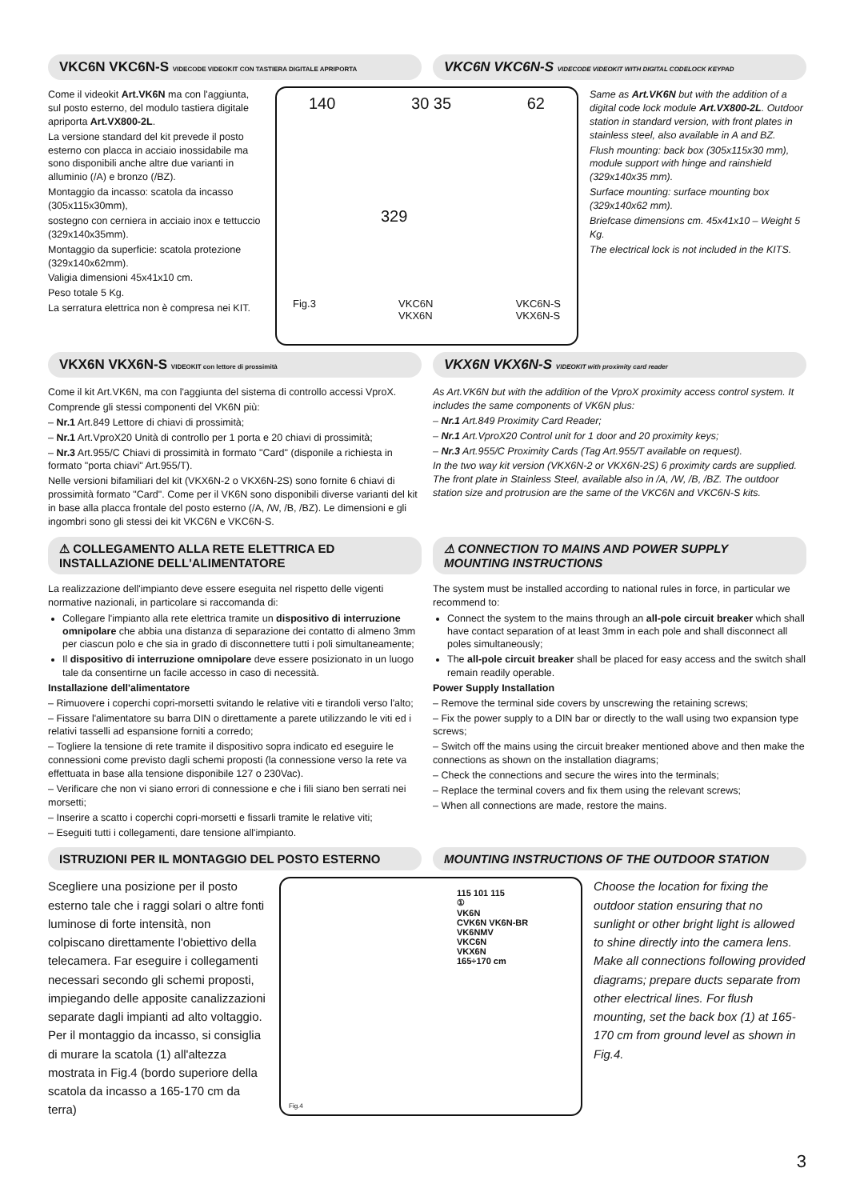VKC6N VKC6N-S VIDECODE VIDEOKIT CON TASTIERA DIGITALE APRIPORTA
VKC6N VKC6N-S VIDECODE VIDEOKIT WITH DIGITAL CODELOCK KEYPAD
Come il videokit Art.VK6N ma con l'aggiunta, sul posto esterno, del modulo tastiera digitale apriporta Art.VX800-2L.
La versione standard del kit prevede il posto esterno con placca in acciaio inossidabile ma sono disponibili anche altre due varianti in alluminio (/A) e bronzo (/BZ).
Montaggio da incasso: scatola da incasso (305x115x30mm),
sostegno con cerniera in acciaio inox e tettuccio (329x140x35mm).
Montaggio da superficie: scatola protezione (329x140x62mm).
Valigia dimensioni 45x41x10 cm.
Peso totale 5 Kg.
La serratura elettrica non è compresa nei KIT.
140 30 35 62
329
Fig.3 VKC6N
VKX6N VKC6N-S
VKX6N-S
Same as Art.VK6N but with the addition of a digital code lock module Art.VX800-2L. Outdoor station in standard version, with front plates in stainless steel, also available in A and BZ.
Flush mounting: back box (305x115x30 mm), module support with hinge and rainshield (329x140x35 mm).
Surface mounting: surface mounting box (329x140x62 mm).
Briefcase dimensions cm. 45x41x10 – Weight 5 Kg.
The electrical lock is not included in the KITS.
VKX6N VKX6N-S VIDEOKIT con lettore di prossimità
VKX6N VKX6N-S VIDEOKIT with proximity card reader
Come il kit Art.VK6N, ma con l'aggiunta del sistema di controllo accessi VproX.
Comprende gli stessi componenti del VK6N più:
– Nr.1 Art.849 Lettore di chiavi di prossimità;
– Nr.1 Art.VproX20 Unità di controllo per 1 porta e 20 chiavi di prossimità;
– Nr.3 Art.955/C Chiavi di prossimità in formato "Card" (disponile a richiesta in formato "porta chiavi" Art.955/T).
Nelle versioni bifamiliari del kit (VKX6N-2 o VKX6N-2S) sono fornite 6 chiavi di prossimità formato "Card". Come per il VK6N sono disponibili diverse varianti del kit in base alla placca frontale del posto esterno (/A, /W, /B, /BZ). Le dimensioni e gli ingombri sono gli stessi dei kit VKC6N e VKC6N-S.
As Art.VK6N but with the addition of the VproX proximity access control system. It includes the same components of VK6N plus:
– Nr.1 Art.849 Proximity Card Reader;
– Nr.1 Art.VproX20 Control unit for 1 door and 20 proximity keys;
– Nr.3 Art.955/C Proximity Cards (Tag Art.955/T available on request).
In the two way kit version (VKX6N-2 or VKX6N-2S) 6 proximity cards are supplied. The front plate in Stainless Steel, available also in /A, /W, /B, /BZ. The outdoor station size and protrusion are the same of the VKC6N and VKC6N-S kits.
⚠ COLLEGAMENTO ALLA RETE ELETTRICA ED INSTALLAZIONE DELL'ALIMENTATORE
⚠ CONNECTION TO MAINS AND POWER SUPPLY MOUNTING INSTRUCTIONS
La realizzazione dell'impianto deve essere eseguita nel rispetto delle vigenti normative nazionali, in particolare si raccomanda di:
Collegare l'impianto alla rete elettrica tramite un dispositivo di interruzione omnipolare che abbia una distanza di separazione dei contatto di almeno 3mm per ciascun polo e che sia in grado di disconnettere tutti i poli simultaneamente;
Il dispositivo di interruzione omnipolare deve essere posizionato in un luogo tale da consentirne un facile accesso in caso di necessità.
Installazione dell'alimentatore
– Rimuovere i coperchi copri-morsetti svitando le relative viti e tirandoli verso l'alto;
– Fissare l'alimentatore su barra DIN o direttamente a parete utilizzando le viti ed i relativi tasselli ad espansione forniti a corredo;
– Togliere la tensione di rete tramite il dispositivo sopra indicato ed eseguire le connessioni come previsto dagli schemi proposti (la connessione verso la rete va effettuata in base alla tensione disponibile 127 o 230Vac).
– Verificare che non vi siano errori di connessione e che i fili siano ben serrati nei morsetti;
– Inserire a scatto i coperchi copri-morsetti e fissarli tramite le relative viti;
– Eseguiti tutti i collegamenti, dare tensione all'impianto.
The system must be installed according to national rules in force, in particular we recommend to:
Connect the system to the mains through an all-pole circuit breaker which shall have contact separation of at least 3mm in each pole and shall disconnect all poles simultaneously;
The all-pole circuit breaker shall be placed for easy access and the switch shall remain readily operable.
Power Supply Installation
– Remove the terminal side covers by unscrewing the retaining screws;
– Fix the power supply to a DIN bar or directly to the wall using two expansion type screws;
– Switch off the mains using the circuit breaker mentioned above and then make the connections as shown on the installation diagrams;
– Check the connections and secure the wires into the terminals;
– Replace the terminal covers and fix them using the relevant screws;
– When all connections are made, restore the mains.
ISTRUZIONI PER IL MONTAGGIO DEL POSTO ESTERNO
MOUNTING INSTRUCTIONS OF THE OUTDOOR STATION
Scegliere una posizione per il posto esterno tale che i raggi solari o altre fonti luminose di forte intensità, non colpiscano direttamente l'obiettivo della telecamera. Far eseguire i collegamenti necessari secondo gli schemi proposti, impiegando delle apposite canalizzazioni separate dagli impianti ad alto voltaggio. Per il montaggio da incasso, si consiglia di murare la scatola (1) all'altezza mostrata in Fig.4 (bordo superiore della scatola da incasso a 165-170 cm da terra)
115 101 115
①
VK6N
CVK6N VK6N-BR
VK6NMV
VKC6N
VKX6N
165÷170 cm
Fig.4
Choose the location for fixing the outdoor station ensuring that no sunlight or other bright light is allowed to shine directly into the camera lens.
Make all connections following provided diagrams; prepare ducts separate from other electrical lines. For flush mounting, set the back box (1) at 165-170 cm from ground level as shown in Fig.4.
3